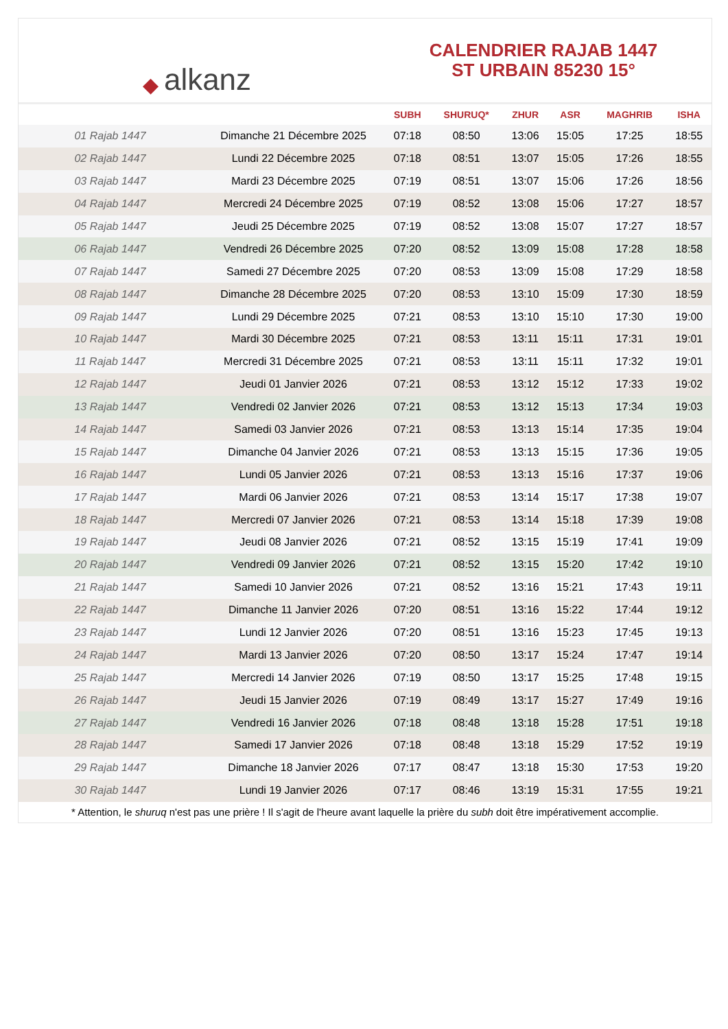◆ alkanz
CALENDRIER RAJAB 1447
ST URBAIN 85230 15°
| | | SUBH | SHURUQ* | ZHUR | ASR | MAGHRIB | ISHA |
| --- | --- | --- | --- | --- | --- | --- | --- |
| 01 Rajab 1447 | Dimanche 21 Décembre 2025 | 07:18 | 08:50 | 13:06 | 15:05 | 17:25 | 18:55 |
| 02 Rajab 1447 | Lundi 22 Décembre 2025 | 07:18 | 08:51 | 13:07 | 15:05 | 17:26 | 18:55 |
| 03 Rajab 1447 | Mardi 23 Décembre 2025 | 07:19 | 08:51 | 13:07 | 15:06 | 17:26 | 18:56 |
| 04 Rajab 1447 | Mercredi 24 Décembre 2025 | 07:19 | 08:52 | 13:08 | 15:06 | 17:27 | 18:57 |
| 05 Rajab 1447 | Jeudi 25 Décembre 2025 | 07:19 | 08:52 | 13:08 | 15:07 | 17:27 | 18:57 |
| 06 Rajab 1447 | Vendredi 26 Décembre 2025 | 07:20 | 08:52 | 13:09 | 15:08 | 17:28 | 18:58 |
| 07 Rajab 1447 | Samedi 27 Décembre 2025 | 07:20 | 08:53 | 13:09 | 15:08 | 17:29 | 18:58 |
| 08 Rajab 1447 | Dimanche 28 Décembre 2025 | 07:20 | 08:53 | 13:10 | 15:09 | 17:30 | 18:59 |
| 09 Rajab 1447 | Lundi 29 Décembre 2025 | 07:21 | 08:53 | 13:10 | 15:10 | 17:30 | 19:00 |
| 10 Rajab 1447 | Mardi 30 Décembre 2025 | 07:21 | 08:53 | 13:11 | 15:11 | 17:31 | 19:01 |
| 11 Rajab 1447 | Mercredi 31 Décembre 2025 | 07:21 | 08:53 | 13:11 | 15:11 | 17:32 | 19:01 |
| 12 Rajab 1447 | Jeudi 01 Janvier 2026 | 07:21 | 08:53 | 13:12 | 15:12 | 17:33 | 19:02 |
| 13 Rajab 1447 | Vendredi 02 Janvier 2026 | 07:21 | 08:53 | 13:12 | 15:13 | 17:34 | 19:03 |
| 14 Rajab 1447 | Samedi 03 Janvier 2026 | 07:21 | 08:53 | 13:13 | 15:14 | 17:35 | 19:04 |
| 15 Rajab 1447 | Dimanche 04 Janvier 2026 | 07:21 | 08:53 | 13:13 | 15:15 | 17:36 | 19:05 |
| 16 Rajab 1447 | Lundi 05 Janvier 2026 | 07:21 | 08:53 | 13:13 | 15:16 | 17:37 | 19:06 |
| 17 Rajab 1447 | Mardi 06 Janvier 2026 | 07:21 | 08:53 | 13:14 | 15:17 | 17:38 | 19:07 |
| 18 Rajab 1447 | Mercredi 07 Janvier 2026 | 07:21 | 08:53 | 13:14 | 15:18 | 17:39 | 19:08 |
| 19 Rajab 1447 | Jeudi 08 Janvier 2026 | 07:21 | 08:52 | 13:15 | 15:19 | 17:41 | 19:09 |
| 20 Rajab 1447 | Vendredi 09 Janvier 2026 | 07:21 | 08:52 | 13:15 | 15:20 | 17:42 | 19:10 |
| 21 Rajab 1447 | Samedi 10 Janvier 2026 | 07:21 | 08:52 | 13:16 | 15:21 | 17:43 | 19:11 |
| 22 Rajab 1447 | Dimanche 11 Janvier 2026 | 07:20 | 08:51 | 13:16 | 15:22 | 17:44 | 19:12 |
| 23 Rajab 1447 | Lundi 12 Janvier 2026 | 07:20 | 08:51 | 13:16 | 15:23 | 17:45 | 19:13 |
| 24 Rajab 1447 | Mardi 13 Janvier 2026 | 07:20 | 08:50 | 13:17 | 15:24 | 17:47 | 19:14 |
| 25 Rajab 1447 | Mercredi 14 Janvier 2026 | 07:19 | 08:50 | 13:17 | 15:25 | 17:48 | 19:15 |
| 26 Rajab 1447 | Jeudi 15 Janvier 2026 | 07:19 | 08:49 | 13:17 | 15:27 | 17:49 | 19:16 |
| 27 Rajab 1447 | Vendredi 16 Janvier 2026 | 07:18 | 08:48 | 13:18 | 15:28 | 17:51 | 19:18 |
| 28 Rajab 1447 | Samedi 17 Janvier 2026 | 07:18 | 08:48 | 13:18 | 15:29 | 17:52 | 19:19 |
| 29 Rajab 1447 | Dimanche 18 Janvier 2026 | 07:17 | 08:47 | 13:18 | 15:30 | 17:53 | 19:20 |
| 30 Rajab 1447 | Lundi 19 Janvier 2026 | 07:17 | 08:46 | 13:19 | 15:31 | 17:55 | 19:21 |
* Attention, le shuruq n'est pas une prière ! Il s'agit de l'heure avant laquelle la prière du subh doit être impérativement accomplie.